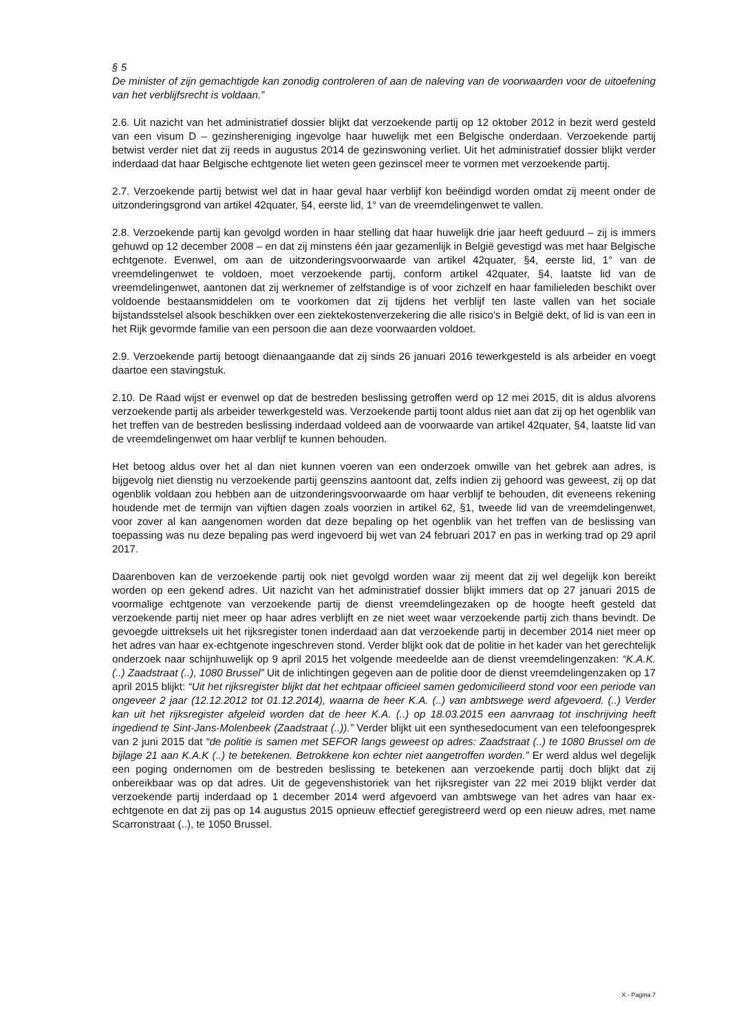§ 5
De minister of zijn gemachtigde kan zonodig controleren of aan de naleving van de voorwaarden voor de uitoefening van het verblijfsrecht is voldaan.”
2.6. Uit nazicht van het administratief dossier blijkt dat verzoekende partij op 12 oktober 2012 in bezit werd gesteld van een visum D – gezinshereniging ingevolge haar huwelijk met een Belgische onderdaan. Verzoekende partij betwist verder niet dat zij reeds in augustus 2014 de gezinswoning verliet. Uit het administratief dossier blijkt verder inderdaad dat haar Belgische echtgenote liet weten geen gezinscel meer te vormen met verzoekende partij.
2.7. Verzoekende partij betwist wel dat in haar geval haar verblijf kon beëindigd worden omdat zij meent onder de uitzonderingsgrond van artikel 42quater, §4, eerste lid, 1° van de vreemdelingenwet te vallen.
2.8. Verzoekende partij kan gevolgd worden in haar stelling dat haar huwelijk drie jaar heeft geduurd – zij is immers gehuwd op 12 december 2008 – en dat zij minstens één jaar gezamenlijk in België gevestigd was met haar Belgische echtgenote. Evenwel, om aan de uitzonderingsvoorwaarde van artikel 42quater, §4, eerste lid, 1° van de vreemdelingenwet te voldoen, moet verzoekende partij, conform artikel 42quater, §4, laatste lid van de vreemdelingenwet, aantonen dat zij werknemer of zelfstandige is of voor zichzelf en haar familieleden beschikt over voldoende bestaansmiddelen om te voorkomen dat zij tijdens het verblijf ten laste vallen van het sociale bijstandsstelsel alsook beschikken over een ziektekostenverzekering die alle risico's in België dekt, of lid is van een in het Rijk gevormde familie van een persoon die aan deze voorwaarden voldoet.
2.9. Verzoekende partij betoogt dienaangaande dat zij sinds 26 januari 2016 tewerkgesteld is als arbeider en voegt daartoe een stavingstuk.
2.10. De Raad wijst er evenwel op dat de bestreden beslissing getroffen werd op 12 mei 2015, dit is aldus alvorens verzoekende partij als arbeider tewerkgesteld was. Verzoekende partij toont aldus niet aan dat zij op het ogenblik van het treffen van de bestreden beslissing inderdaad voldeed aan de voorwaarde van artikel 42quater, §4, laatste lid van de vreemdelingenwet om haar verblijf te kunnen behouden.
Het betoog aldus over het al dan niet kunnen voeren van een onderzoek omwille van het gebrek aan adres, is bijgevolg niet dienstig nu verzoekende partij geenszins aantoont dat, zelfs indien zij gehoord was geweest, zij op dat ogenblik voldaan zou hebben aan de uitzonderingsvoorwaarde om haar verblijf te behouden, dit eveneens rekening houdende met de termijn van vijftien dagen zoals voorzien in artikel 62, §1, tweede lid van de vreemdelingenwet, voor zover al kan aangenomen worden dat deze bepaling op het ogenblik van het treffen van de beslissing van toepassing was nu deze bepaling pas werd ingevoerd bij wet van 24 februari 2017 en pas in werking trad op 29 april 2017.
Daarenboven kan de verzoekende partij ook niet gevolgd worden waar zij meent dat zij wel degelijk kon bereikt worden op een gekend adres. Uit nazicht van het administratief dossier blijkt immers dat op 27 januari 2015 de voormalige echtgenote van verzoekende partij de dienst vreemdelingezaken op de hoogte heeft gesteld dat verzoekende partij niet meer op haar adres verblijft en ze niet weet waar verzoekende partij zich thans bevindt. De gevoegde uittreksels uit het rijksregister tonen inderdaad aan dat verzoekende partij in december 2014 niet meer op het adres van haar ex-echtgenote ingeschreven stond. Verder blijkt ook dat de politie in het kader van het gerechtelijk onderzoek naar schijnhuwelijk op 9 april 2015 het volgende meedeelde aan de dienst vreemdelingenzaken: “K.A.K. (..) Zaadstraat (..), 1080 Brussel” Uit de inlichtingen gegeven aan de politie door de dienst vreemdelingenzaken op 17 april 2015 blijkt: “Uit het rijksregister blijkt dat het echtpaar officieel samen gedomicilieerd stond voor een periode van ongeveer 2 jaar (12.12.2012 tot 01.12.2014), waarna de heer K.A. (..) van ambtswege werd afgevoerd. (..) Verder kan uit het rijksregister afgeleid worden dat de heer K.A. (..) op 18.03.2015 een aanvraag tot inschrijving heeft ingediend te Sint-Jans-Molenbeek (Zaadstraat (..)).” Verder blijkt uit een synthesedocument van een telefoongesprek van 2 juni 2015 dat “de politie is samen met SEFOR langs geweest op adres: Zaadstraat (..) te 1080 Brussel om de bijlage 21 aan K.A.K (..) te betekenen. Betrokkene kon echter niet aangetroffen worden.” Er werd aldus wel degelijk een poging ondernomen om de bestreden beslissing te betekenen aan verzoekende partij doch blijkt dat zij onbereikbaar was op dat adres. Uit de gegevenshistoriek van het rijksregister van 22 mei 2019 blijkt verder dat verzoekende partij inderdaad op 1 december 2014 werd afgevoerd van ambtswege van het adres van haar ex-echtgenote en dat zij pas op 14 augustus 2015 opnieuw effectief geregistreerd werd op een nieuw adres, met name Scarronstraat (..), te 1050 Brussel.
X - Pagina 7